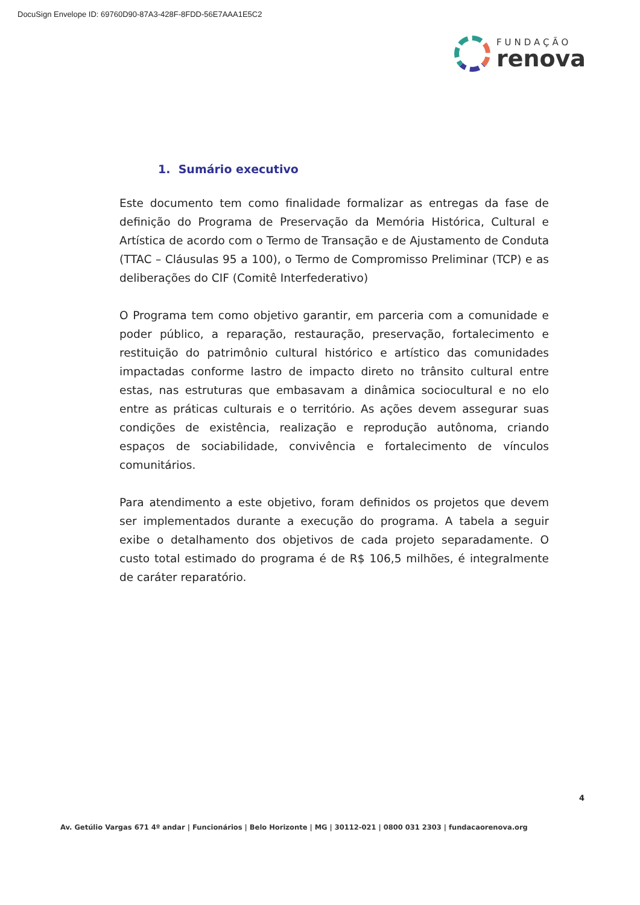DocuSign Envelope ID: 69760D90-87A3-428F-8FDD-56E7AAA1E5C2
FUNDAÇÃO
renova
1. Sumário executivo
Este documento tem como finalidade formalizar as entregas da fase de definição do Programa de Preservação da Memória Histórica, Cultural e Artística de acordo com o Termo de Transação e de Ajustamento de Conduta (TTAC – Cláusulas 95 a 100), o Termo de Compromisso Preliminar (TCP) e as deliberações do CIF (Comitê Interfederativo)
O Programa tem como objetivo garantir, em parceria com a comunidade e poder público, a reparação, restauração, preservação, fortalecimento e restituição do patrimônio cultural histórico e artístico das comunidades impactadas conforme lastro de impacto direto no trânsito cultural entre estas, nas estruturas que embasavam a dinâmica sociocultural e no elo entre as práticas culturais e o território. As ações devem assegurar suas condições de existência, realização e reprodução autônoma, criando espaços de sociabilidade, convivência e fortalecimento de vínculos comunitários.
Para atendimento a este objetivo, foram definidos os projetos que devem ser implementados durante a execução do programa. A tabela a seguir exibe o detalhamento dos objetivos de cada projeto separadamente. O custo total estimado do programa é de R$ 106,5 milhões, é integralmente de caráter reparatório.
4
Av. Getúlio Vargas 671 4º andar | Funcionários | Belo Horizonte | MG | 30112-021 | 0800 031 2303 | fundacaorenova.org